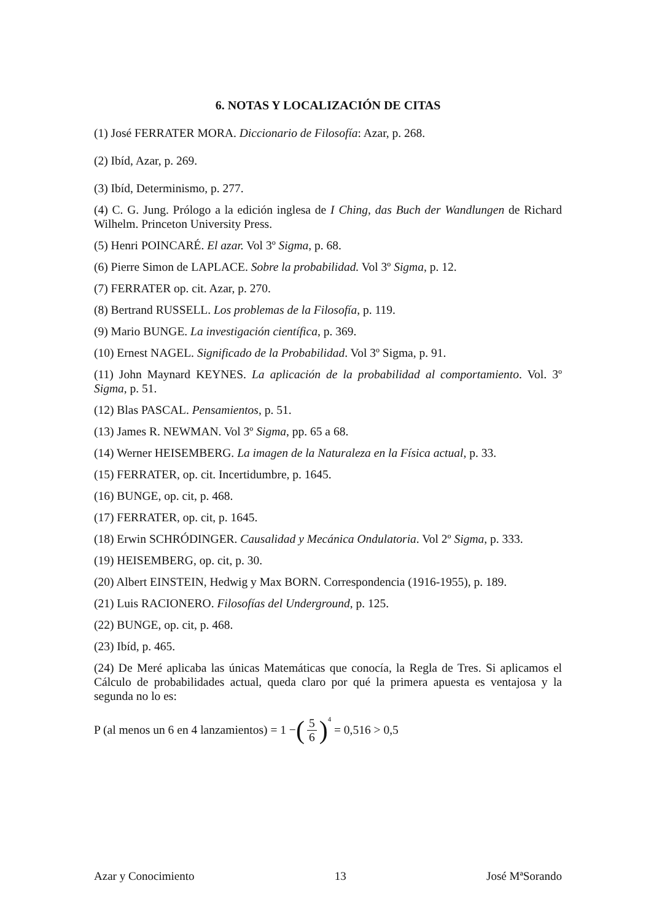6. NOTAS Y LOCALIZACIÓN DE CITAS
(1) José FERRATER MORA. Diccionario de Filosofía: Azar, p. 268.
(2) Ibíd, Azar, p. 269.
(3) Ibíd, Determinismo, p. 277.
(4) C. G. Jung. Prólogo a la edición inglesa de I Ching, das Buch der Wandlungen de Richard Wilhelm. Princeton University Press.
(5) Henri POINCARÉ. El azar. Vol 3º Sigma, p. 68.
(6) Pierre Simon de LAPLACE. Sobre la probabilidad. Vol 3º Sigma, p. 12.
(7) FERRATER op. cit. Azar, p. 270.
(8) Bertrand RUSSELL. Los problemas de la Filosofía, p. 119.
(9) Mario BUNGE. La investigación científica, p. 369.
(10) Ernest NAGEL. Significado de la Probabilidad. Vol 3º Sigma, p. 91.
(11) John Maynard KEYNES. La aplicación de la probabilidad al comportamiento. Vol. 3º Sigma, p. 51.
(12) Blas PASCAL. Pensamientos, p. 51.
(13) James R. NEWMAN. Vol 3º Sigma, pp. 65 a 68.
(14) Werner HEISEMBERG. La imagen de la Naturaleza en la Física actual, p. 33.
(15) FERRATER, op. cit. Incertidumbre, p. 1645.
(16) BUNGE, op. cit, p. 468.
(17) FERRATER, op. cit, p. 1645.
(18) Erwin SCHRÓDINGER. Causalidad y Mecánica Ondulatoria. Vol 2º Sigma, p. 333.
(19) HEISEMBERG, op. cit, p. 30.
(20) Albert EINSTEIN, Hedwig y Max BORN. Correspondencia (1916-1955), p. 189.
(21) Luis RACIONERO. Filosofías del Underground, p. 125.
(22) BUNGE, op. cit, p. 468.
(23) Ibíd, p. 465.
(24) De Meré aplicaba las únicas Matemáticas que conocía, la Regla de Tres. Si aplicamos el Cálculo de probabilidades actual, queda claro por qué la primera apuesta es ventajosa y la segunda no lo es:
P (al menos un 6 en 4 lanzamientos) = 1 − (5 6)<sup>4</sup> = 0,516 > 0,5
Azar y Conocimiento 13 José MªSorando